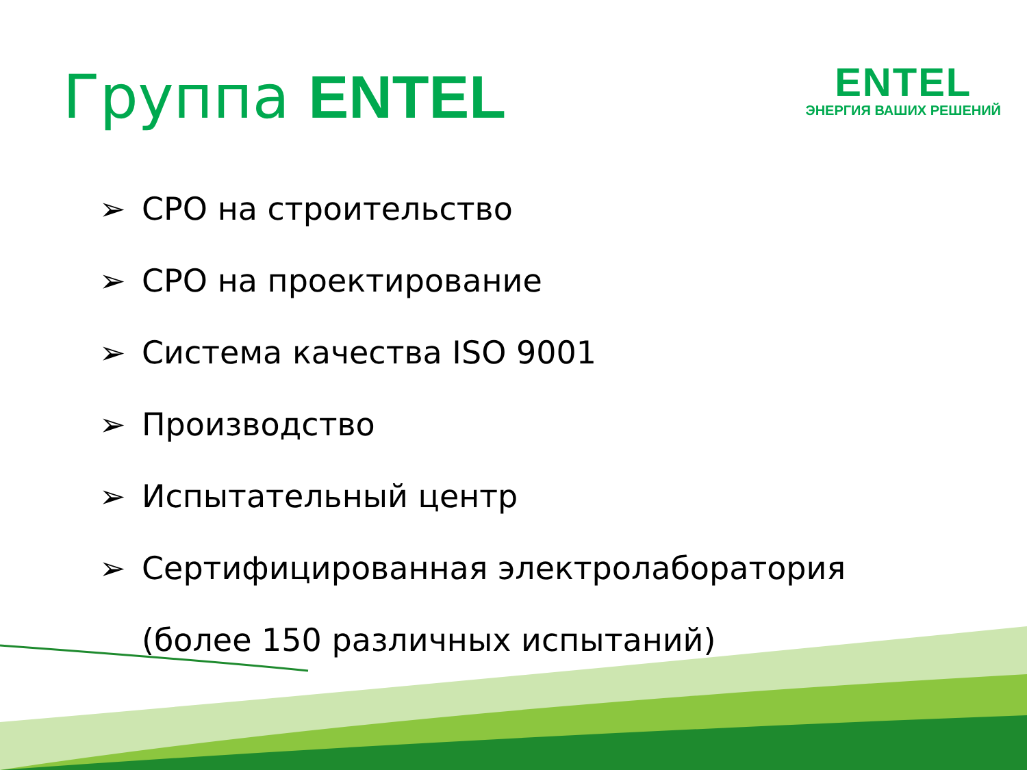Группа ENTEL
ENTEL
ЭНЕРГИЯ ВАШИХ РЕШЕНИЙ
➢ СРО на строительство
➢ СРО на проектирование
➢ Система качества ISO 9001
➢ Производство
➢ Испытательный центр
➢ Сертифицированная электролаборатория
(более 150 различных испытаний)